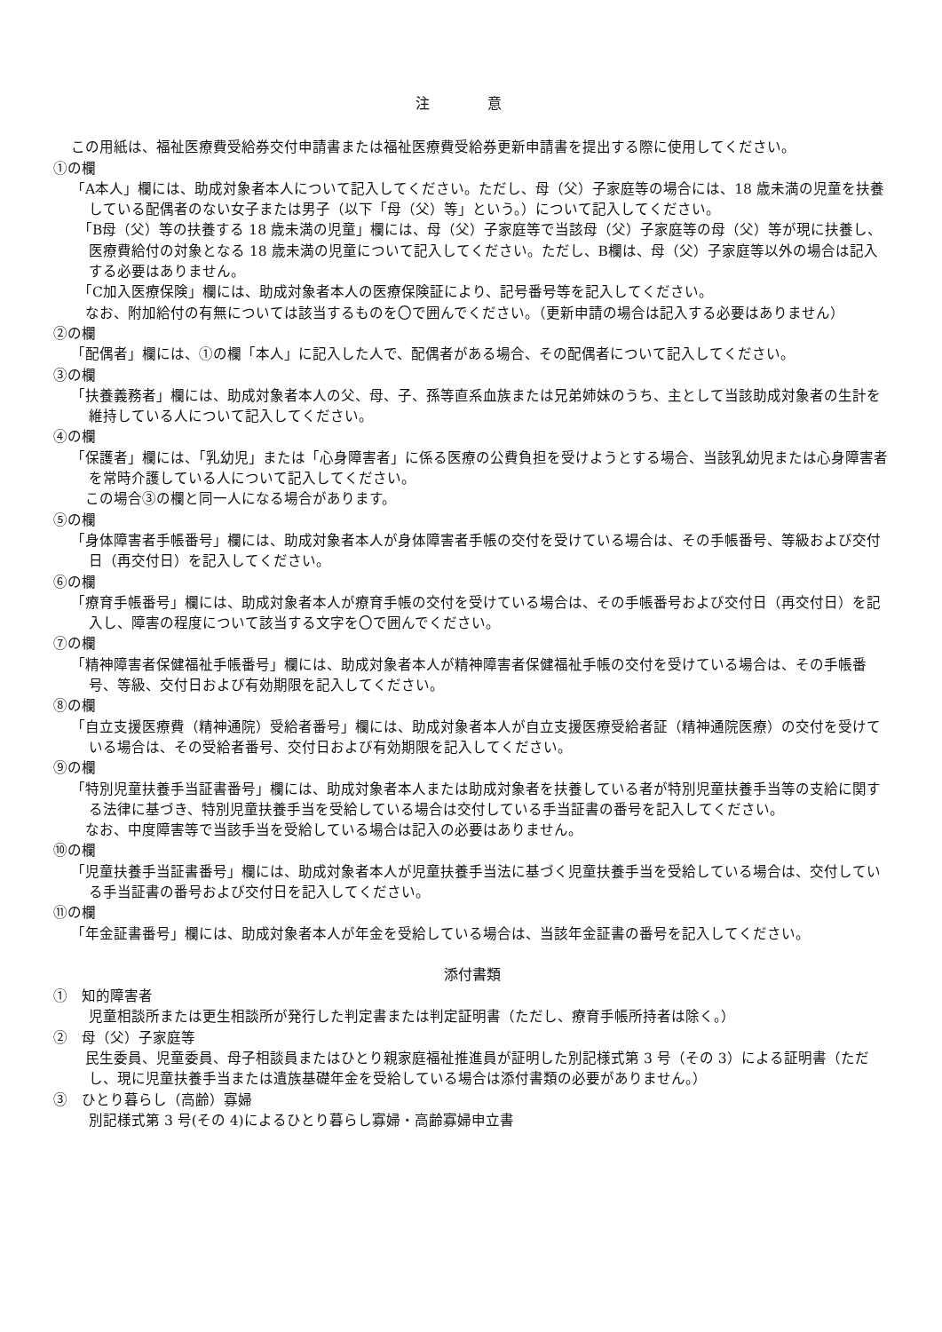注 意
この用紙は、福祉医療費受給券交付申請書または福祉医療費受給券更新申請書を提出する際に使用してください。
①の欄
「A本人」欄には、助成対象者本人について記入してください。ただし、母（父）子家庭等の場合には、18 歳未満の児童を扶養している配偶者のない女子または男子（以下「母（父）等」という。）について記入してください。
　「B母（父）等の扶養する 18 歳未満の児童」欄には、母（父）子家庭等で当該母（父）子家庭等の母（父）等が現に扶養し、医療費給付の対象となる 18 歳未満の児童について記入してください。ただし、B欄は、母（父）子家庭等以外の場合は記入する必要はありません。
　「C加入医療保険」欄には、助成対象者本人の医療保険証により、記号番号等を記入してください。
　なお、附加給付の有無については該当するものを〇で囲んでください。（更新申請の場合は記入する必要はありません）
②の欄
「配偶者」欄には、①の欄「本人」に記入した人で、配偶者がある場合、その配偶者について記入してください。
③の欄
「扶養義務者」欄には、助成対象者本人の父、母、子、孫等直系血族または兄弟姉妹のうち、主として当該助成対象者の生計を維持している人について記入してください。
④の欄
「保護者」欄には、「乳幼児」または「心身障害者」に係る医療の公費負担を受けようとする場合、当該乳幼児または心身障害者を常時介護している人について記入してください。
　この場合③の欄と同一人になる場合があります。
⑤の欄
「身体障害者手帳番号」欄には、助成対象者本人が身体障害者手帳の交付を受けている場合は、その手帳番号、等級および交付日（再交付日）を記入してください。
⑥の欄
「療育手帳番号」欄には、助成対象者本人が療育手帳の交付を受けている場合は、その手帳番号および交付日（再交付日）を記入し、障害の程度について該当する文字を〇で囲んでください。
⑦の欄
「精神障害者保健福祉手帳番号」欄には、助成対象者本人が精神障害者保健福祉手帳の交付を受けている場合は、その手帳番号、等級、交付日および有効期限を記入してください。
⑧の欄
「自立支援医療費（精神通院）受給者番号」欄には、助成対象者本人が自立支援医療受給者証（精神通院医療）の交付を受けている場合は、その受給者番号、交付日および有効期限を記入してください。
⑨の欄
「特別児童扶養手当証書番号」欄には、助成対象者本人または助成対象者を扶養している者が特別児童扶養手当等の支給に関する法律に基づき、特別児童扶養手当を受給している場合は交付している手当証書の番号を記入してください。
　なお、中度障害等で当該手当を受給している場合は記入の必要はありません。
⑩の欄
「児童扶養手当証書番号」欄には、助成対象者本人が児童扶養手当法に基づく児童扶養手当を受給している場合は、交付している手当証書の番号および交付日を記入してください。
⑪の欄
「年金証書番号」欄には、助成対象者本人が年金を受給している場合は、当該年金証書の番号を記入してください。
添付書類
①　知的障害者
児童相談所または更生相談所が発行した判定書または判定証明書（ただし、療育手帳所持者は除く。）
②　母（父）子家庭等
　民生委員、児童委員、母子相談員またはひとり親家庭福祉推進員が証明した別記様式第 3 号（その 3）による証明書（ただし、現に児童扶養手当または遺族基礎年金を受給している場合は添付書類の必要がありません。）
③　ひとり暮らし（高齢）寡婦
別記様式第 3 号(その 4)によるひとり暮らし寡婦・高齢寡婦申立書